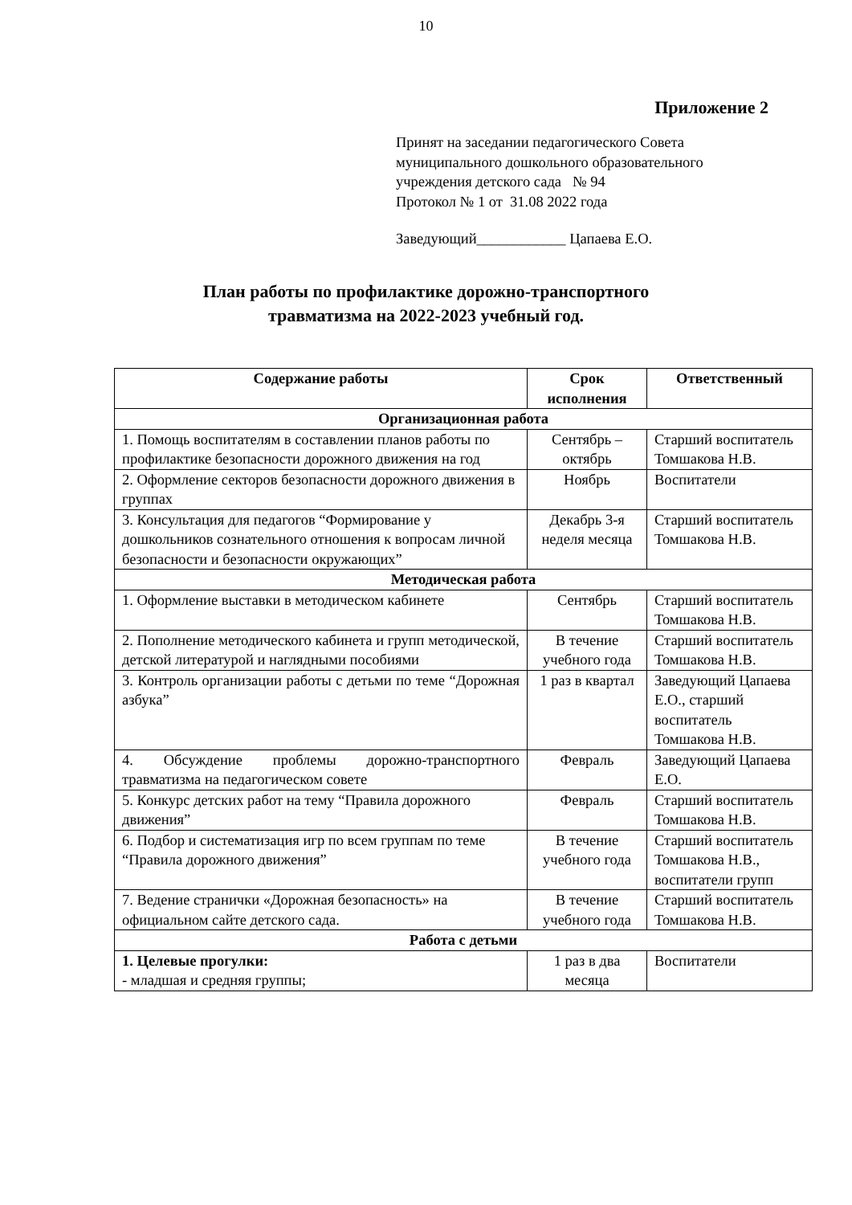10
Приложение 2
Принят на заседании педагогического Совета
муниципального дошкольного образовательного
учреждения детского сада № 94
Протокол № 1 от 31.08 2022 года
Заведующий____________ Цапаева Е.О.
План работы по профилактике дорожно-транспортного
травматизма на 2022-2023 учебный год.
| Содержание работы | Срок исполнения | Ответственный |
| --- | --- | --- |
| Организационная работа | | |
| 1. Помощь воспитателям в составлении планов работы по профилактике безопасности дорожного движения на год | Сентябрь – октябрь | Старший воспитатель Томшакова Н.В. |
| 2. Оформление секторов безопасности дорожного движения в группах | Ноябрь | Воспитатели |
| 3. Консультация для педагогов “Формирование у дошкольников сознательного отношения к вопросам личной безопасности и безопасности окружающих” | Декабрь 3-я неделя месяца | Старший воспитатель Томшакова Н.В. |
| Методическая работа | | |
| 1. Оформление выставки в методическом кабинете | Сентябрь | Старший воспитатель Томшакова Н.В. |
| 2. Пополнение методического кабинета и групп методической, детской литературой и наглядными пособиями | В течение учебного года | Старший воспитатель Томшакова Н.В. |
| 3. Контроль организации работы с детьми по теме “Дорожная азбука” | 1 раз в квартал | Заведующий Цапаева Е.О., старший воспитатель Томшакова Н.В. |
| 4. Обсуждение проблемы дорожно-транспортного травматизма на педагогическом совете | Февраль | Заведующий Цапаева Е.О. |
| 5. Конкурс детских работ на тему “Правила дорожного движения” | Февраль | Старший воспитатель Томшакова Н.В. |
| 6. Подбор и систематизация игр по всем группам по теме “Правила дорожного движения” | В течение учебного года | Старший воспитатель Томшакова Н.В., воспитатели групп |
| 7. Ведение странички «Дорожная безопасность» на официальном сайте детского сада. | В течение учебного года | Старший воспитатель Томшакова Н.В. |
| Работа с детьми | | |
| 1. Целевые прогулки: - младшая и средняя группы; | 1 раз в два месяца | Воспитатели |